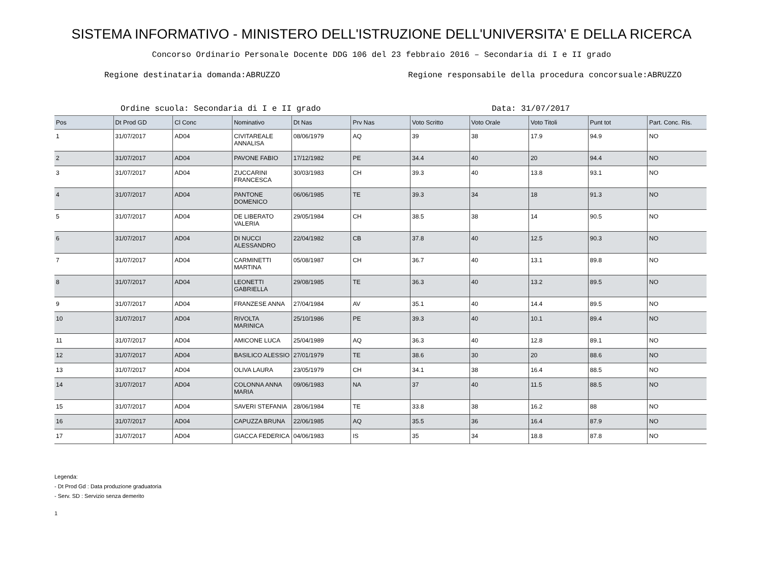SISTEMA INFORMATIVO - MINISTERO DELL'ISTRUZIONE DELL'UNIVERSITA' E DELLA RICERCA
Concorso Ordinario Personale Docente DDG 106 del 23 febbraio 2016 – Secondaria di I e II grado
Regione destinataria domanda:ABRUZZO Regione responsabile della procedura concorsuale:ABRUZZO
Ordine scuola: Secondaria di I e II grado Data: 31/07/2017
| Pos | Dt Prod GD | Cl Conc | Nominativo | Dt Nas | Prv Nas | Voto Scritto | Voto Orale | Voto Titoli | Punt tot | Part. Conc. Ris. |
| --- | --- | --- | --- | --- | --- | --- | --- | --- | --- | --- |
| 1 | 31/07/2017 | AD04 | CIVITAREALE ANNALISA | 08/06/1979 | AQ | 39 | 38 | 17.9 | 94.9 | NO |
| 2 | 31/07/2017 | AD04 | PAVONE FABIO | 17/12/1982 | PE | 34.4 | 40 | 20 | 94.4 | NO |
| 3 | 31/07/2017 | AD04 | ZUCCARINI FRANCESCA | 30/03/1983 | CH | 39.3 | 40 | 13.8 | 93.1 | NO |
| 4 | 31/07/2017 | AD04 | PANTONE DOMENICO | 06/06/1985 | TE | 39.3 | 34 | 18 | 91.3 | NO |
| 5 | 31/07/2017 | AD04 | DE LIBERATO VALERIA | 29/05/1984 | CH | 38.5 | 38 | 14 | 90.5 | NO |
| 6 | 31/07/2017 | AD04 | DI NUCCI ALESSANDRO | 22/04/1982 | CB | 37.8 | 40 | 12.5 | 90.3 | NO |
| 7 | 31/07/2017 | AD04 | CARMINETTI MARTINA | 05/08/1987 | CH | 36.7 | 40 | 13.1 | 89.8 | NO |
| 8 | 31/07/2017 | AD04 | LEONETTI GABRIELLA | 29/08/1985 | TE | 36.3 | 40 | 13.2 | 89.5 | NO |
| 9 | 31/07/2017 | AD04 | FRANZESE ANNA | 27/04/1984 | AV | 35.1 | 40 | 14.4 | 89.5 | NO |
| 10 | 31/07/2017 | AD04 | RIVOLTA MARINICA | 25/10/1986 | PE | 39.3 | 40 | 10.1 | 89.4 | NO |
| 11 | 31/07/2017 | AD04 | AMICONE LUCA | 25/04/1989 | AQ | 36.3 | 40 | 12.8 | 89.1 | NO |
| 12 | 31/07/2017 | AD04 | BASILICO ALESSIO | 27/01/1979 | TE | 38.6 | 30 | 20 | 88.6 | NO |
| 13 | 31/07/2017 | AD04 | OLIVA LAURA | 23/05/1979 | CH | 34.1 | 38 | 16.4 | 88.5 | NO |
| 14 | 31/07/2017 | AD04 | COLONNA ANNA MARIA | 09/06/1983 | NA | 37 | 40 | 11.5 | 88.5 | NO |
| 15 | 31/07/2017 | AD04 | SAVERI STEFANIA | 28/06/1984 | TE | 33.8 | 38 | 16.2 | 88 | NO |
| 16 | 31/07/2017 | AD04 | CAPUZZA BRUNA | 22/06/1985 | AQ | 35.5 | 36 | 16.4 | 87.9 | NO |
| 17 | 31/07/2017 | AD04 | GIACCA FEDERICA | 04/06/1983 | IS | 35 | 34 | 18.8 | 87.8 | NO |
Legenda:
- Dt Prod Gd : Data produzione graduatoria
- Serv. SD : Servizio senza demerito
1